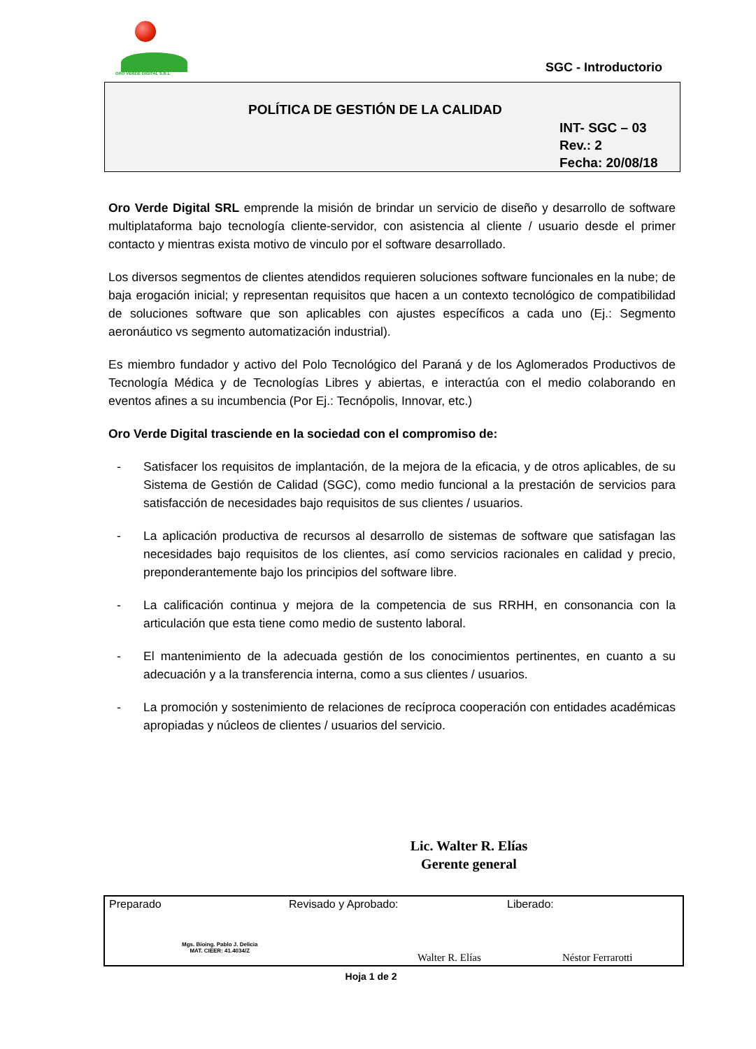ORO VERDE DIGITAL S.R.L
SGC - Introductorio
POLÍTICA DE GESTIÓN DE LA CALIDAD
INT- SGC – 03
Rev.: 2
Fecha: 20/08/18
Oro Verde Digital SRL emprende la misión de brindar un servicio de diseño y desarrollo de software multiplataforma bajo tecnología cliente-servidor, con asistencia al cliente / usuario desde el primer contacto y mientras exista motivo de vinculo por el software desarrollado.
Los diversos segmentos de clientes atendidos requieren soluciones software funcionales en la nube; de baja erogación inicial; y representan requisitos que hacen a un contexto tecnológico de compatibilidad de soluciones software que son aplicables con ajustes específicos a cada uno (Ej.: Segmento aeronáutico vs segmento automatización industrial).
Es miembro fundador y activo del Polo Tecnológico del Paraná y de los Aglomerados Productivos de Tecnología Médica y de Tecnologías Libres y abiertas, e interactúa con el medio colaborando en eventos afines a su incumbencia (Por Ej.: Tecnópolis, Innovar, etc.)
Oro Verde Digital trasciende en la sociedad con el compromiso de:
- Satisfacer los requisitos de implantación, de la mejora de la eficacia, y de otros aplicables, de su Sistema de Gestión de Calidad (SGC), como medio funcional a la prestación de servicios para satisfacción de necesidades bajo requisitos de sus clientes / usuarios.
- La aplicación productiva de recursos al desarrollo de sistemas de software que satisfagan las necesidades bajo requisitos de los clientes, así como servicios racionales en calidad y precio, preponderantemente bajo los principios del software libre.
- La calificación continua y mejora de la competencia de sus RRHH, en consonancia con la articulación que esta tiene como medio de sustento laboral.
- El mantenimiento de la adecuada gestión de los conocimientos pertinentes, en cuanto a su adecuación y a la transferencia interna, como a sus clientes / usuarios.
- La promoción y sostenimiento de relaciones de recíproca cooperación con entidades académicas apropiadas y núcleos de clientes / usuarios del servicio.
Lic. Walter R. Elías
Gerente general
| Preparado Mgs. Bioing. Pablo J. Delicia MAT. CIEER: 41.4034/Z | Revisado y Aprobado: Walter R. Elías | Liberado: Néstor Ferrarotti |
Hoja 1 de 2